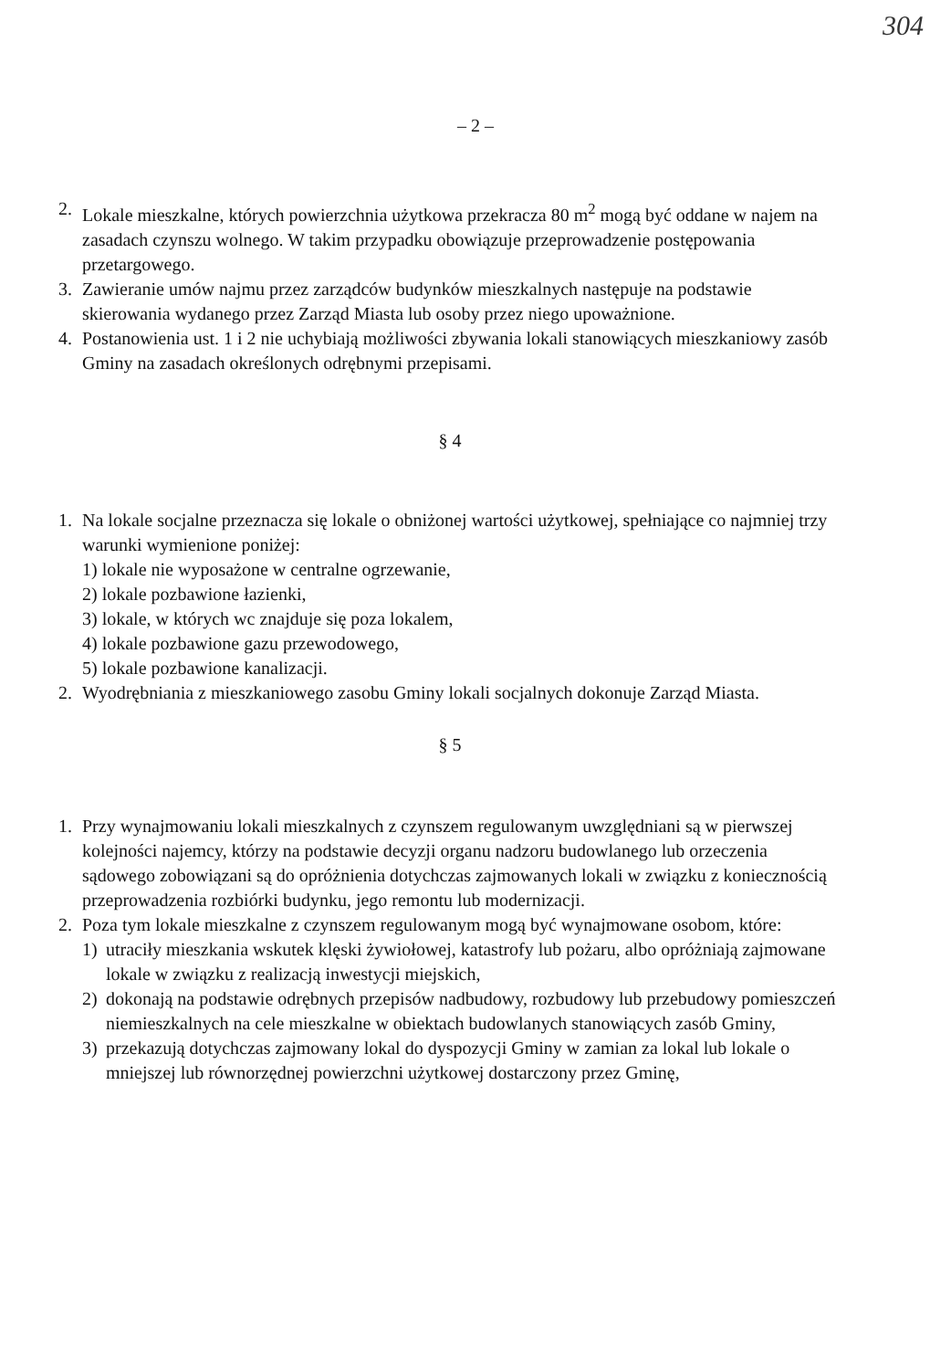304
– 2 –
2. Lokale mieszkalne, których powierzchnia użytkowa przekracza 80 m<sup>2</sup> mogą być oddane w najem na zasadach czynszu wolnego. W takim przypadku obowiązuje przeprowadzenie postępowania przetargowego.
3. Zawieranie umów najmu przez zarządców budynków mieszkalnych następuje na podstawie skierowania wydanego przez Zarząd Miasta lub osoby przez niego upoważnione.
4. Postanowienia ust. 1 i 2 nie uchybiają możliwości zbywania lokali stanowiących mieszkaniowy zasób Gminy na zasadach określonych odrębnymi przepisami.
§ 4
1. Na lokale socjalne przeznacza się lokale o obniżonej wartości użytkowej, spełniające co najmniej trzy warunki wymienione poniżej:
1) lokale nie wyposażone w centralne ogrzewanie,
2) lokale pozbawione łazienki,
3) lokale, w których wc znajduje się poza lokalem,
4) lokale pozbawione gazu przewodowego,
5) lokale pozbawione kanalizacji.
2. Wyodrębniania z mieszkaniowego zasobu Gminy lokali socjalnych dokonuje Zarząd Miasta.
§ 5
1. Przy wynajmowaniu lokali mieszkalnych z czynszem regulowanym uwzględniani są w pierwszej kolejności najemcy, którzy na podstawie decyzji organu nadzoru budowlanego lub orzeczenia sądowego zobowiązani są do opróżnienia dotychczas zajmowanych lokali w związku z koniecznością przeprowadzenia rozbiórki budynku, jego remontu lub modernizacji.
2. Poza tym lokale mieszkalne z czynszem regulowanym mogą być wynajmowane osobom, które:
1) utraciły mieszkania wskutek klęski żywiołowej, katastrofy lub pożaru, albo opróżniają zajmowane lokale w związku z realizacją inwestycji miejskich,
2) dokonają na podstawie odrębnych przepisów nadbudowy, rozbudowy lub przebudowy pomieszczeń niemieszkalnych na cele mieszkalne w obiektach budowlanych stanowiących zasób Gminy,
3) przekazują dotychczas zajmowany lokal do dyspozycji Gminy w zamian za lokal lub lokale o mniejszej lub równorzędnej powierzchni użytkowej dostarczony przez Gminę,